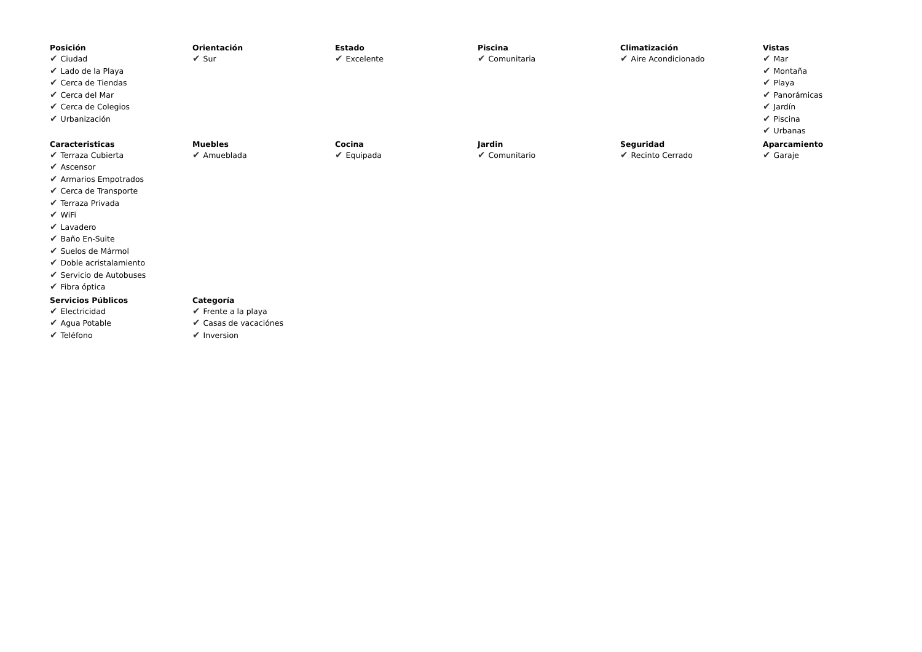Posición
✔ Ciudad
✔ Lado de la Playa
✔ Cerca de Tiendas
✔ Cerca del Mar
✔ Cerca de Colegios
✔ Urbanización
Orientación
✔ Sur
Estado
✔ Excelente
Piscina
✔ Comunitaria
Climatización
✔ Aire Acondicionado
Vistas
✔ Mar
✔ Montaña
✔ Playa
✔ Panorámicas
✔ Jardín
✔ Piscina
✔ Urbanas
Caracteristicas
✔ Terraza Cubierta
✔ Ascensor
✔ Armarios Empotrados
✔ Cerca de Transporte
✔ Terraza Privada
✔ WiFi
✔ Lavadero
✔ Baño En-Suite
✔ Suelos de Mármol
✔ Doble acristalamiento
✔ Servicio de Autobuses
✔ Fibra óptica
Muebles
✔ Amueblada
Cocina
✔ Equipada
Jardin
✔ Comunitario
Seguridad
✔ Recinto Cerrado
Aparcamiento
✔ Garaje
Servicios Públicos
✔ Electricidad
✔ Agua Potable
✔ Teléfono
Categoría
✔ Frente a la playa
✔ Casas de vacaciónes
✔ Inversion